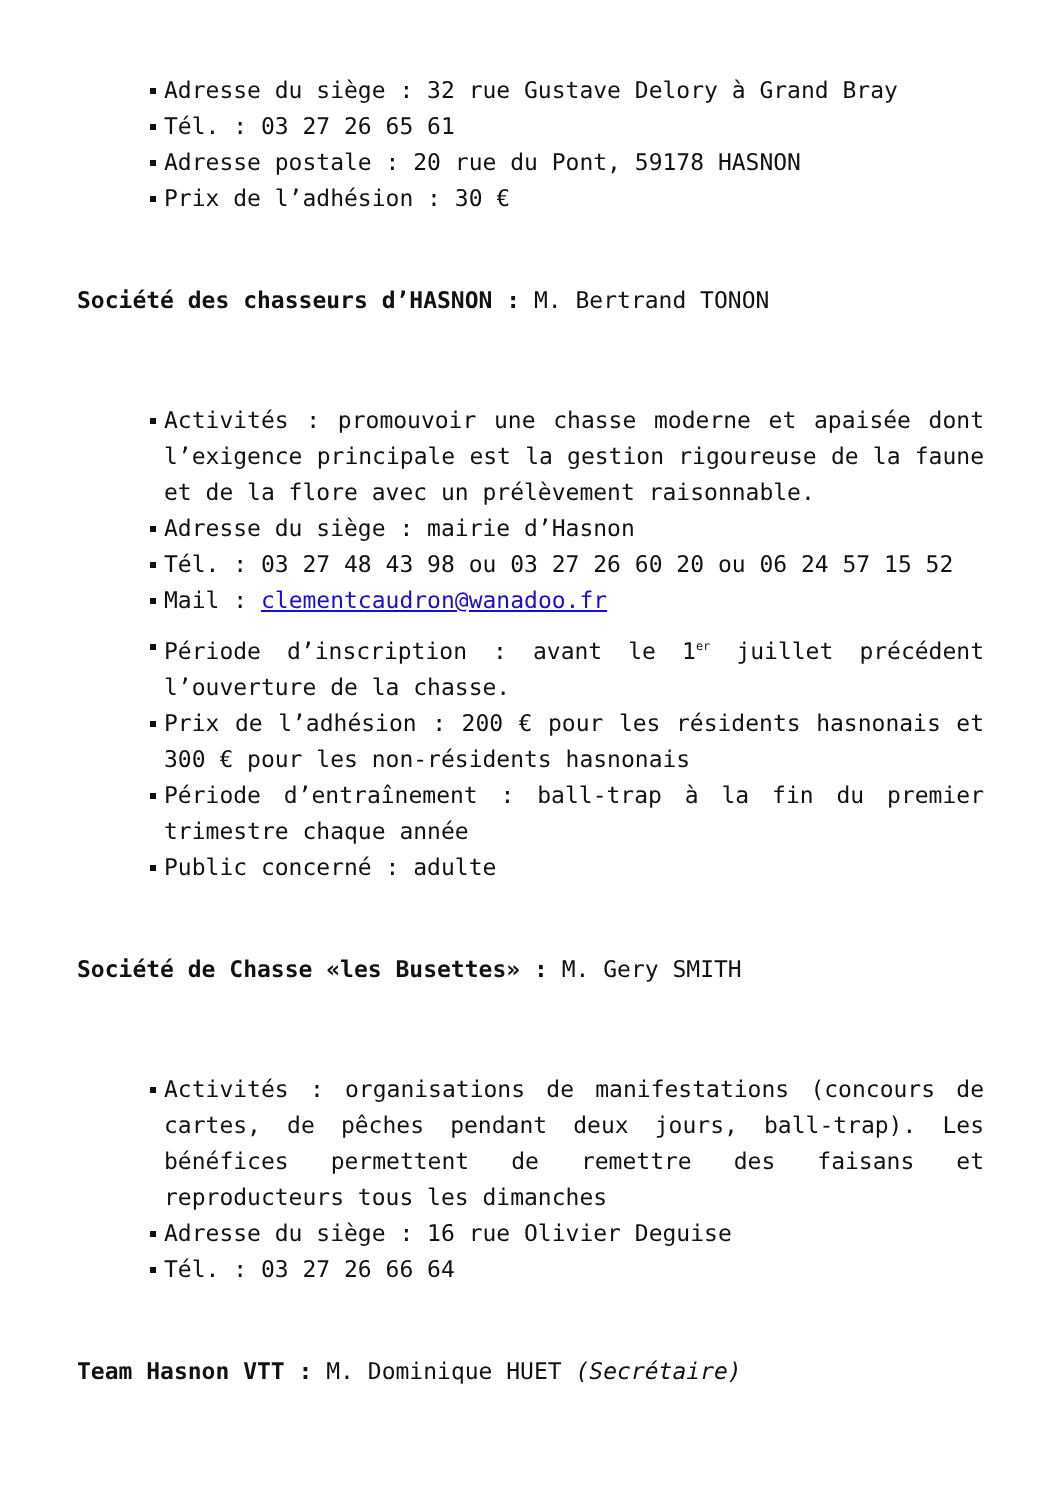Adresse du siège : 32 rue Gustave Delory à Grand Bray
Tél. : 03 27 26 65 61
Adresse postale : 20 rue du Pont, 59178 HASNON
Prix de l’adhésion : 30 €
Société des chasseurs d’HASNON : M. Bertrand TONON
Activités : promouvoir une chasse moderne et apaisée dont l’exigence principale est la gestion rigoureuse de la faune et de la flore avec un prélèvement raisonnable.
Adresse du siège : mairie d’Hasnon
Tél. : 03 27 48 43 98 ou 03 27 26 60 20 ou 06 24 57 15 52
Mail : clementcaudron@wanadoo.fr
Période d’inscription : avant le 1<sup>er</sup> juillet précédent l’ouverture de la chasse.
Prix de l’adhésion : 200 € pour les résidents hasnonais et 300 € pour les non-résidents hasnonais
Période d’entraînement : ball-trap à la fin du premier trimestre chaque année
Public concerné : adulte
Société de Chasse «les Busettes» : M. Gery SMITH
Activités : organisations de manifestations (concours de cartes, de pêches pendant deux jours, ball-trap). Les bénéfices permettent de remettre des faisans et reproducteurs tous les dimanches
Adresse du siège : 16 rue Olivier Deguise
Tél. : 03 27 26 66 64
Team Hasnon VTT : M. Dominique HUET (Secrétaire)